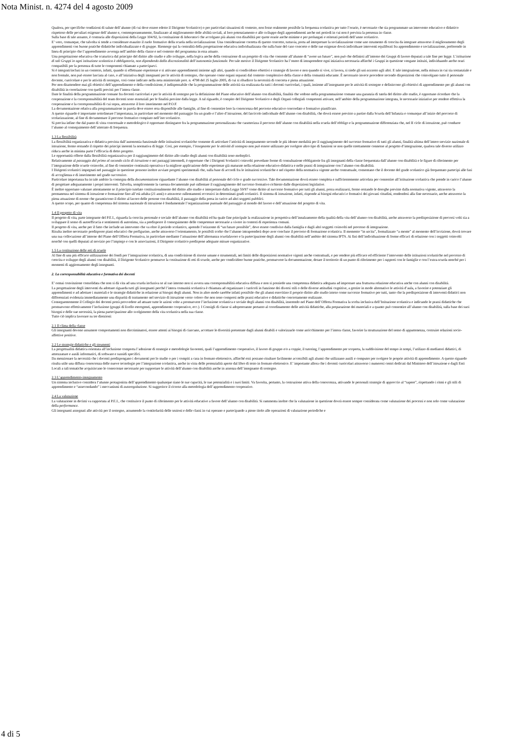Nota Minist. n. 4274 del 4 agosto 2009
Qualora, per specifiche condizioni di salute dell’alunno (di cui deve essere edotto il Dirigente Scolastico) o per particolari situazioni di contesto, non fosse realmente possibile la frequenza scolastica per tutto l’orario, è necessario che sia programmato un intervento educativo e didattico rispettoso delle peculiari esigenze dell’alunno e, contemporaneamente, finalizzato al miglioramento delle abilità sociali, al loro potenziamento e allo sviluppo degli apprendimenti anche nei periodi in cui non è prevista la presenza in classe.
Sulla base di tale assunto, è contraria alle disposizioni della Legge 104/92, la costituzione di laboratori che accolgano più alunni con disabilità per quote orarie anche minime e per prolungati e reiterati periodi dell’anno scolastico.
E’ vero, comunque, che talvolta si tende a considerare esaurito il ruolo formativo della scuola nella socializzazione. Una considerazione corretta di questo concetto, tuttavia, porta ad interpretare la socializzazione come uno strumento di crescita da integrare attraverso il miglioramento degli apprendimenti con buone pratiche didattiche individualizzate e di gruppo. Riemerge qui la centralità della progettazione educativa individualizzata che sulla base del caso concreto e delle sue esigenze dovrà individuare interventi equilibrati fra apprendimento e socializzazione, preferendo in linea di principio che l’apprendimento avvenga nell’ambito della classe e nel contesto del programma in essa attuato.
Una progettazione educativa che scaturisca dal principio del diritto allo studio e allo sviluppo, nella logica anche della costruzione di un progetto di vita che consente all’alunno di “avere un futuro”, non può che definirsi all’interno dei Gruppi di lavoro deputati a tale fine per legge. L’istituzione di tali Gruppi in ogni istituzione scolastica è obbligatoria, non dipendendo dalla discrezionalità dell’autonomia funzionale. Per tale motivo il Dirigente Scolastico ha l’onere di intraprendere ogni iniziativa necessaria affinché i Gruppi in questione vengano istituiti, individuando anche orari compatibili per la presenza di tutte le componenti chiamate a parteciparvi.
Si è integrati/inclusi in un contesto, infatti, quando si effettuano esperienze e si attivano apprendimenti insieme agli altri, quando si condividono obiettivi e strategie di lavoro e non quando si vive, si lavora, si siede gli uni accanto agli altri. E tale integrazione, nella misura in cui sia sostanziale e non formale, non può essere lasciata al caso, o all’iniziativa degli insegnanti per le attività di sostegno, che operano come organi separati dal contesto complessivo della classe e della comunità educante. È necessario invece procedere secondo disposizioni che coinvolgano tutto il personale docente, curricolare e per le attività di sostegno, così come indicato nella nota ministeriale prot. n. 4798 del 25 luglio 2005, di cui si ribadisce la necessità di concreta e piena attuazione.
Per non disattendere mai gli obiettivi dell’apprendimento e della condivisione, è indispensabile che la programmazione delle attività sia realizzata da tutti i docenti curricolari, i quali, insieme all’insegnante per le attività di sostegno e definiscono gli obiettivi di apprendimento per gli alunni con disabilità in correlazione con quelli previsti per l’intera classe.
Date le finalità della programmazione comune fra docenti curricolari e per le attività di sostegno per la definizione del Piano educativo dell’alunno con disabilità, finalità che vedono nella programmazione comune una garanzia di tutela del diritto allo studio, è opportuno ricordare che la cooperazione e la corresponsabilità del team docenti sono essenziali per le finalità previste dalla legge. A tal riguardo, è compito del Dirigente Scolastico e degli Organi collegiali competenti attivare, nell’ambito della programmazione integrata, le necessarie iniziative per rendere effettiva la cooperazione e la corresponsabilità di cui sopra, attraverso il loro inserimento nel P.O.F.
La documentazione relativa alla programmazione in parola deve essere resa disponibile alle famiglie, al fine di consentire loro la conoscenza del percorso educativo concordato e formativo pianificato.
A questo riguardo è importante sottolineare l’importanza, in particolare nel momento del passaggio fra un grado e l’altro d’istruzione, del fascicolo individuale dell’alunno con disabilità, che dovrà essere previsto a partire dalla Scuola dell’Infanzia e comunque all’inizio del percorso di scolarizzazione, al fine di documentare il percorso formativo compiuto nell’iter scolastico.
Si precisa infine che dal punto di vista concettuale e metodologico è opportuno distinguere fra la programmazione personalizzata che caratterizza il percorso dell’alunno con disabilità nella scuola dell’obbligo e la programmazione differenziata che, nel II ciclo di istruzione, può condurre l’alunno al conseguimento dell’attestato di frequenza.
1.3 La flessibilità
La flessibilità organizzativa e didattica prevista dall’autonomia funzionale delle istituzioni scolastiche consente di articolare l’attività di insegnamento secondo le più idonee modalità per il raggiungimento del successo formativo di tutti gli alunni, finalità ultima dell’intero servizio nazionale di istruzione, fermo restando il rispetto dei principi inerenti la normativa di legge. Così, per esempio, l’insegnante per le attività di sostegno non può essere utilizzato per svolgere altro tipo di funzioni se non quelle strettamente connesse al progetto d’integrazione, qualora tale diverso utilizzo riduca anche in minima parte l’efficacia di detto progetto.
Le opportunità offerte dalla flessibilità organizzativa per il raggiungimento del diritto allo studio degli alunni con disabilità sono molteplici.
Relativamente al passaggio dal primo al secondo ciclo di istruzione o nei passaggi intermedi, è opportuno che i Dirigenti Scolastici coinvolti prevedano forme di consultazione obbligatorie fra gli insegnanti della classe frequentata dall’alunno con disabilità e le figure di riferimento per l’integrazione delle scuole coinvolte, al fine di consentire continuità operativa e la migliore applicazione delle esperienze già maturate nella relazione educativo-didattica e nelle prassi di integrazione con l’alunno con disabilità.
I Dirigenti scolastici impegnati nel passaggio in questione possono inoltre avviare progetti sperimentali che, sulla base di accordi fra le istituzioni scolastiche e nel rispetto della normativa vigente anche contrattuale, consentano che il docente del grado scolastico già frequentato partecipi alle fasi di accoglienza e di inserimento nel grado successivo.
Particolare importanza ha in tale ambito la consegna della documentazione riguardante l’alunno con disabilità al personale del ciclo o grado successivo. Tale documentazione dovrà essere completa e sufficientemente articolata per consentire all’istituzione scolastica che prende in carico l’alunno di progettare adeguatamente i propri interventi. Talvolta, semplicemente la carenza documentale può rallentare il raggiungimento del successo formativo richiesto dalle disposizioni legislative.
È inoltre opportuno valutare attentamente se il principio tutelato costituzionalmente del diritto allo studio e interpretato dalla Legge 59/97 come diritto al successo formativo per tutti gli alunni, possa realizzarsi, fermo restando le deroghe previste dalla normativa vigente, attraverso la permanenza nel sistema di istruzione e formazione fino all’età adulta (21 anni) o attraverso rallentamenti eccessivi in determinati gradi scolastici. Il sistema di istruzione, infatti, risponde ai bisogni educativi e formativi dei giovani cittadini, rendendosi alla fine necessario, anche attraverso la piena attuazione di norme che garantiscono il diritto al lavoro delle persone con disabilità, il passaggio della presa in carico ad altri soggetti pubblici.
A questo scopo, per quanto di competenza del sistema nazionale di istruzione è fondamentale l’organizzazione puntuale del passaggio al mondo del lavoro e dell’attuazione del progetto di vita.
1.4 Il progetto di vita
Il progetto di vita, parte integrante del P.E.I., riguarda la crescita personale e sociale dell’alunno con disabilità ed ha quale fine principale la realizzazione in prospettiva dell’innalzamento della qualità della vita dell’alunno con disabilità, anche attraverso la predisposizione di percorsi volti sia a sviluppare il senso di autoefficacia e sentimenti di autostima, sia a predisporre il conseguimento delle competenze necessarie a vivere in contesti di esperienza comuni.
Il progetto di vita, anche per il fatto che include un intervento che va oltre il periodo scolastico, aprendo l’orizzonte di “un futuro possibile”, deve essere condiviso dalla famiglia e dagli altri soggetti coinvolti nel processo di integrazione.
Risulta inoltre necessario predisporre piani educativi che prefigurino, anche attraverso l’orientamento, le possibili scelte che l’alunno intraprenderà dopo aver concluso il percorso di formazione scolastica. Il momento “in uscita”, formalizzato “a monte” al momento dell’iscrizione, dovrà trovare una sua collocazione all’interno del Piano dell’Offerta Formativa, in particolare mediante l’attuazione dell’alternanza scuolalavoro e la partecipazione degli alunni con disabilità nell’ambito del sistema IFTS. Ai fini dell’individuazione di forme efficaci di relazione con i soggetti coinvolti nonché con quelli deputati al servizio per l’impiego e con le associazioni, il Dirigente scolastico predispone adeguate misure organizzative.
1.5 La costituzione delle reti di scuole
Al fine di una più efficace utilizzazione dei fondi per l’integrazione scolastica, di una condivisione di risorse umane e strumentali, nei limiti delle disposizioni normative vigenti anche contrattuali, e per rendere più efficace ed efficiente l’intervento delle istituzioni scolastiche nel processo di crescita e sviluppo degli alunni con disabilità, il Dirigente Scolastico promuove la costituzione di reti di scuole, anche per condividere buone pratiche, promuovere la documentazione, dotare il territorio di un punto di riferimento per i rapporti con le famiglie e con l’extra-scuola nonché per i momenti di aggiornamento degli insegnanti.
2. La corresponsabilità educativa e formativa dei docenti
E’ ormai convinzione consolidata che non si dà vita ad una scuola inclusiva se al suo interno non si avvera una corresponsabilità educativa diffusa e non si possiede una competenza didattica adeguata ad impostare una fruttuosa relazione educativa anche con alunni con disabilità.
La progettazione degli interventi da adottare riguarda tutti gli insegnanti perché l’intera comunità scolastica è chiamata ad organizzare i curricoli in funzione dei diversi stili o delle diverse attitudini cognitive, a gestire in modo alternativo le attività d’aula, a favorire e potenziare gli apprendimenti e ad adottare i materiali e le strategie didattiche in relazione ai bisogni degli alunni. Non in altro modo sarebbe infatti possibile che gli alunni esercitino il proprio diritto allo studio inteso come successo formativo per tutti, tanto che la predisposizione di interventi didattici non differenziati evidenzia immediatamente una disparità di trattamento nel servizio di istruzione verso coloro che non sono compresi nelle prassi educative e didattiche concretamente realizzate.
Conseguentemente il Collegio dei docenti potrà provvedere ad attuare tutte le azioni volte a promuovere l’inclusione scolastica e sociale degli alunni con disabilità, inserendo nel Piano dell’Offerta Formativa la scelta inclusiva dell’Istituzione scolastica e indicando le prassi didattiche che promuovono effettivamente l’inclusione (gruppi di livello eterogenei, apprendimento cooperativo, ecc.). I Consigli di classe si adopereranno pertanto al coordinamento delle attività didattiche, alla preparazione dei materiali e a quanto può consentire all’alunno con disabilità, sulla base dei suoi bisogni e delle sue necessità, la piena partecipazione allo svolgimento della vita scolastica nella sua classe.
Tutto ciò implica lavorare su tre direzioni:
2.1 Il clima della classe
Gli insegnanti devono assumere comportamenti non discriminatori, essere attenti ai bisogni di ciascuno, accettare le diversità presentate dagli alunni disabili e valorizzarle come arricchimento per l’intera classe, favorire la strutturazione del senso di appartenenza, costruire relazioni socio-affettive positive.
2.2 Le strategie didattiche e gli strumenti
La progettualità didattica orientata all’inclusione comporta l’adozione di strategie e metodologie favorenti, quali l’apprendimento cooperativo, il lavoro di gruppo e/o a coppie, il tutoring, l’apprendimento per scoperta, la suddivisione del tempo in tempi, l’utilizzo di mediatori didattici, di attrezzature e ausili informatici, di software e sussidi specifici.
Da menzionare la necessità che i docenti predispongano i documenti per lo studio o per i compiti a casa in formato elettronico, affinché essi possano risultare facilmente accessibili agli alunni che utilizzano ausili e computer per svolgere le proprie attività di apprendimento. A questo riguardo risulta utile una diffusa conoscenza delle nuove tecnologie per l’integrazione scolastica, anche in vista delle potenzialità aperte dal libro di testo in formato elettronico. E’ importante allora che i docenti curricolari attraverso i numerosi centri dedicati dal Ministero dell’istruzione e dagli Enti Locali a tali tematiche acquisiscano le conoscenze necessarie per supportare le attività dell’alunno con disabilità anche in assenza dell’insegnante di sostegno.
2.3 L’apprendimento-insegnamento
Un sistema inclusivo considera l’alunno protagonista dell’apprendimento qualunque siano le sue capacità, le sue potenzialità e i suoi limiti. Va favorita, pertanto, la costruzione attiva della conoscenza, attivando le personali strategie di approccio al “sapere”, rispettando i ritmi e gli stili di apprendimento e “assecondando” i meccanismi di autoregolazione. Si suggerisce il ricorso alla metodologia dell’apprendimento cooperativo.
2.4 La valutazione
La valutazione in decimi va rapportata al P.E.I., che costituisce il punto di riferimento per le attività educative a favore dell’alunno con disabilità. Si rammenta inoltre che la valutazione in questione dovrà essere sempre considerata come valutazione dei processi e non solo come valutazione della performance.
Gli insegnanti assegnati alle attività per il sostegno, assumendo la contitolarità delle sezioni e delle classi in cui operano e partecipando a pieno titolo alle operazioni di valutazione periodiche e
4 di 5